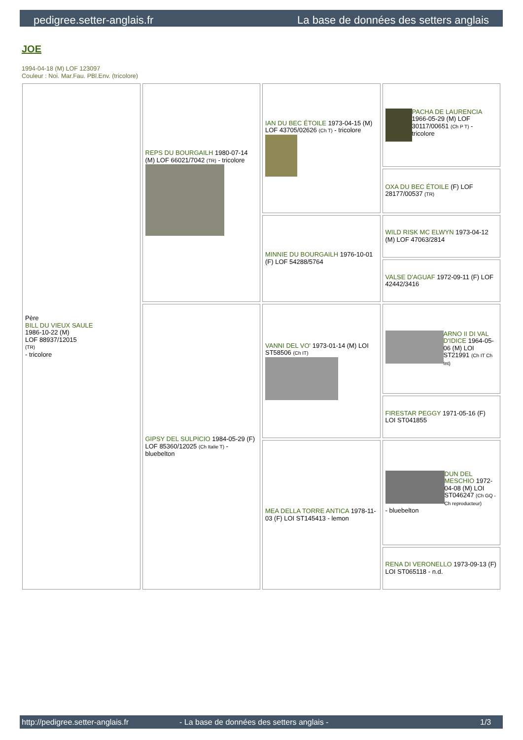pedigree.setter-anglais.fr La base de données des setters anglais
JOE
1994-04-18 (M) LOF 123097
Couleur : Noi. Mar.Fau. PBl.Env. (tricolore)
| Père BILL DU VIEUX SAULE 1986-10-22 (M) LOF 88937/12015 (TR) - tricolore | REPS DU BOURGAILH 1980-07-14 (M) LOF 66021/7042 (TR) - tricolore | IAN DU BEC ÉTOILE 1973-04-15 (M) LOF 43705/02626 (Ch T) - tricolore | PACHA DE LAURENCIA 1966-05-29 (M) LOF 30117/00651 (Ch P T) - tricolore |
| | | | OXA DU BEC ÉTOILE (F) LOF 28177/00537 (TR) |
| | | MINNIE DU BOURGAILH 1976-10-01 (F) LOF 54288/5764 | WILD RISK MC ELWYN 1973-04-12 (M) LOF 47063/2814 |
| | | | VALSE D'AGUAF 1972-09-11 (F) LOF 42442/3416 |
| | GIPSY DEL SULPICIO 1984-05-29 (F) LOF 85360/12025 (Ch Italie T) - bluebelton | VANNI DEL VO' 1973-01-14 (M) LOI ST58506 (Ch IT) | ARNO II DI VAL D'IDICE 1964-05-06 (M) LOI ST21991 (Ch IT Ch Int) |
| | | | FIRESTAR PEGGY 1971-05-16 (F) LOI ST041855 |
| | | MEA DELLA TORRE ANTICA 1978-11-03 (F) LOI ST145413 - lemon | DUN DEL MESCHIO 1972-04-08 (M) LOI ST046247 (Ch GQ - Ch reproducteur) - bluebelton |
| | | | RENA DI VERONELLO 1973-09-13 (F) LOI ST065118 - n.d. |
http://pedigree.setter-anglais.fr - La base de données des setters anglais - 1/3